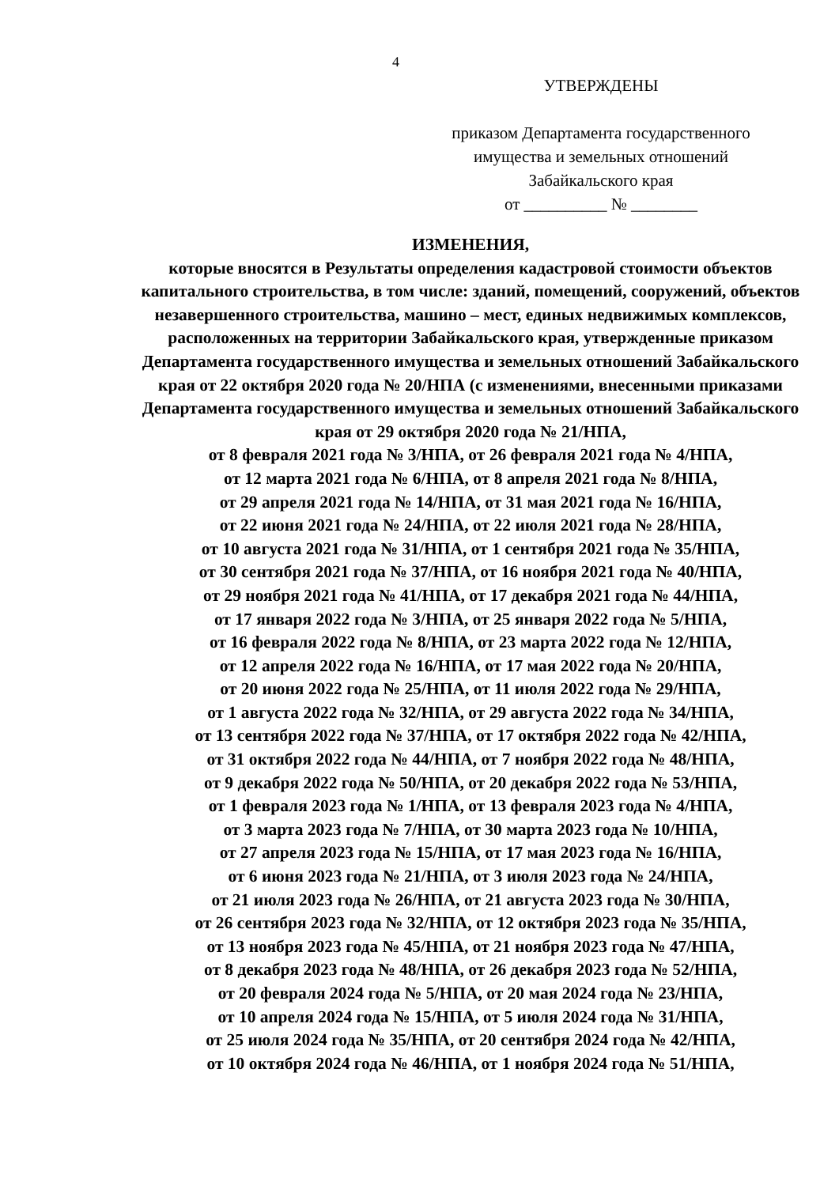4
УТВЕРЖДЕНЫ
приказом Департамента государственного
имущества и земельных отношений
Забайкальского края
от __________ № ________
ИЗМЕНЕНИЯ,
которые вносятся в Результаты определения кадастровой стоимости объектов капитального строительства, в том числе: зданий, помещений, сооружений, объектов незавершенного строительства, машино – мест, единых недвижимых комплексов, расположенных на территории Забайкальского края, утвержденные приказом Департамента государственного имущества и земельных отношений Забайкальского края от 22 октября 2020 года № 20/НПА (с изменениями, внесенными приказами Департамента государственного имущества и земельных отношений Забайкальского края от 29 октября 2020 года № 21/НПА,
от 8 февраля 2021 года № 3/НПА, от 26 февраля 2021 года № 4/НПА,
от 12 марта 2021 года № 6/НПА, от 8 апреля 2021 года № 8/НПА,
от 29 апреля 2021 года № 14/НПА, от 31 мая 2021 года № 16/НПА,
от 22 июня 2021 года № 24/НПА, от 22 июля 2021 года № 28/НПА,
от 10 августа 2021 года № 31/НПА, от 1 сентября 2021 года № 35/НПА,
от 30 сентября 2021 года № 37/НПА, от 16 ноября 2021 года № 40/НПА,
от 29 ноября 2021 года № 41/НПА, от 17 декабря 2021 года № 44/НПА,
от 17 января 2022 года № 3/НПА, от 25 января 2022 года № 5/НПА,
от 16 февраля 2022 года № 8/НПА, от 23 марта 2022 года № 12/НПА,
от 12 апреля 2022 года № 16/НПА, от 17 мая 2022 года № 20/НПА,
от 20 июня 2022 года № 25/НПА, от 11 июля 2022 года № 29/НПА,
от 1 августа 2022 года № 32/НПА, от 29 августа 2022 года № 34/НПА,
от 13 сентября 2022 года № 37/НПА, от 17 октября 2022 года № 42/НПА,
от 31 октября 2022 года № 44/НПА, от 7 ноября 2022 года № 48/НПА,
от 9 декабря 2022 года № 50/НПА, от 20 декабря 2022 года № 53/НПА,
от 1 февраля 2023 года № 1/НПА, от 13 февраля 2023 года № 4/НПА,
от 3 марта 2023 года № 7/НПА, от 30 марта 2023 года № 10/НПА,
от 27 апреля 2023 года № 15/НПА, от 17 мая 2023 года № 16/НПА,
от 6 июня 2023 года № 21/НПА, от 3 июля 2023 года № 24/НПА,
от 21 июля 2023 года № 26/НПА, от 21 августа 2023 года № 30/НПА,
от 26 сентября 2023 года № 32/НПА, от 12 октября 2023 года № 35/НПА,
от 13 ноября 2023 года № 45/НПА, от 21 ноября 2023 года № 47/НПА,
от 8 декабря 2023 года № 48/НПА, от 26 декабря 2023 года № 52/НПА,
от 20 февраля 2024 года № 5/НПА, от 20 мая 2024 года № 23/НПА,
от 10 апреля 2024 года № 15/НПА, от 5 июля 2024 года № 31/НПА,
от 25 июля 2024 года № 35/НПА, от 20 сентября 2024 года № 42/НПА,
от 10 октября 2024 года № 46/НПА, от 1 ноября 2024 года № 51/НПА,